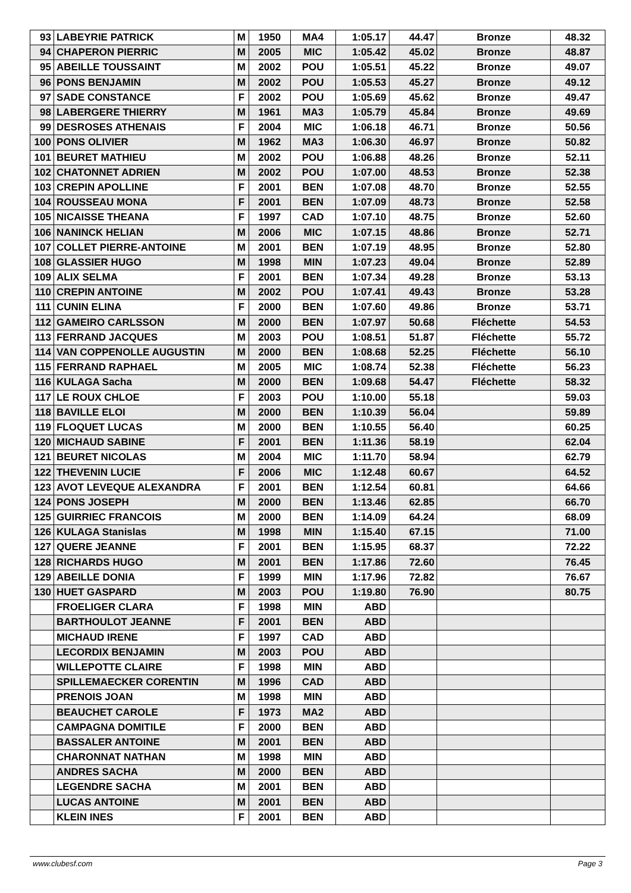| 93 | LABEYRIE PATRICK | M | 1950 | MA4 | 1:05.17 | 44.47 | Bronze | 48.32 |
| 94 | CHAPERON PIERRIC | M | 2005 | MIC | 1:05.42 | 45.02 | Bronze | 48.87 |
| 95 | ABEILLE TOUSSAINT | M | 2002 | POU | 1:05.51 | 45.22 | Bronze | 49.07 |
| 96 | PONS BENJAMIN | M | 2002 | POU | 1:05.53 | 45.27 | Bronze | 49.12 |
| 97 | SADE CONSTANCE | F | 2002 | POU | 1:05.69 | 45.62 | Bronze | 49.47 |
| 98 | LABERGERE THIERRY | M | 1961 | MA3 | 1:05.79 | 45.84 | Bronze | 49.69 |
| 99 | DESROSES ATHENAIS | F | 2004 | MIC | 1:06.18 | 46.71 | Bronze | 50.56 |
| 100 | PONS OLIVIER | M | 1962 | MA3 | 1:06.30 | 46.97 | Bronze | 50.82 |
| 101 | BEURET MATHIEU | M | 2002 | POU | 1:06.88 | 48.26 | Bronze | 52.11 |
| 102 | CHATONNET ADRIEN | M | 2002 | POU | 1:07.00 | 48.53 | Bronze | 52.38 |
| 103 | CREPIN APOLLINE | F | 2001 | BEN | 1:07.08 | 48.70 | Bronze | 52.55 |
| 104 | ROUSSEAU MONA | F | 2001 | BEN | 1:07.09 | 48.73 | Bronze | 52.58 |
| 105 | NICAISSE THEANA | F | 1997 | CAD | 1:07.10 | 48.75 | Bronze | 52.60 |
| 106 | NANINCK HELIAN | M | 2006 | MIC | 1:07.15 | 48.86 | Bronze | 52.71 |
| 107 | COLLET PIERRE-ANTOINE | M | 2001 | BEN | 1:07.19 | 48.95 | Bronze | 52.80 |
| 108 | GLASSIER HUGO | M | 1998 | MIN | 1:07.23 | 49.04 | Bronze | 52.89 |
| 109 | ALIX SELMA | F | 2001 | BEN | 1:07.34 | 49.28 | Bronze | 53.13 |
| 110 | CREPIN ANTOINE | M | 2002 | POU | 1:07.41 | 49.43 | Bronze | 53.28 |
| 111 | CUNIN ELINA | F | 2000 | BEN | 1:07.60 | 49.86 | Bronze | 53.71 |
| 112 | GAMEIRO CARLSSON | M | 2000 | BEN | 1:07.97 | 50.68 | Fléchette | 54.53 |
| 113 | FERRAND JACQUES | M | 2003 | POU | 1:08.51 | 51.87 | Fléchette | 55.72 |
| 114 | VAN COPPENOLLE AUGUSTIN | M | 2000 | BEN | 1:08.68 | 52.25 | Fléchette | 56.10 |
| 115 | FERRAND RAPHAEL | M | 2005 | MIC | 1:08.74 | 52.38 | Fléchette | 56.23 |
| 116 | KULAGA Sacha | M | 2000 | BEN | 1:09.68 | 54.47 | Fléchette | 58.32 |
| 117 | LE ROUX CHLOE | F | 2003 | POU | 1:10.00 | 55.18 | | 59.03 |
| 118 | BAVILLE ELOI | M | 2000 | BEN | 1:10.39 | 56.04 | | 59.89 |
| 119 | FLOQUET LUCAS | M | 2000 | BEN | 1:10.55 | 56.40 | | 60.25 |
| 120 | MICHAUD SABINE | F | 2001 | BEN | 1:11.36 | 58.19 | | 62.04 |
| 121 | BEURET NICOLAS | M | 2004 | MIC | 1:11.70 | 58.94 | | 62.79 |
| 122 | THEVENIN LUCIE | F | 2006 | MIC | 1:12.48 | 60.67 | | 64.52 |
| 123 | AVOT LEVEQUE ALEXANDRA | F | 2001 | BEN | 1:12.54 | 60.81 | | 64.66 |
| 124 | PONS JOSEPH | M | 2000 | BEN | 1:13.46 | 62.85 | | 66.70 |
| 125 | GUIRRIEC FRANCOIS | M | 2000 | BEN | 1:14.09 | 64.24 | | 68.09 |
| 126 | KULAGA Stanislas | M | 1998 | MIN | 1:15.40 | 67.15 | | 71.00 |
| 127 | QUERE JEANNE | F | 2001 | BEN | 1:15.95 | 68.37 | | 72.22 |
| 128 | RICHARDS HUGO | M | 2001 | BEN | 1:17.86 | 72.60 | | 76.45 |
| 129 | ABEILLE DONIA | F | 1999 | MIN | 1:17.96 | 72.82 | | 76.67 |
| 130 | HUET GASPARD | M | 2003 | POU | 1:19.80 | 76.90 | | 80.75 |
| | FROELIGER CLARA | F | 1998 | MIN | ABD | | | |
| | BARTHOULOT JEANNE | F | 2001 | BEN | ABD | | | |
| | MICHAUD IRENE | F | 1997 | CAD | ABD | | | |
| | LECORDIX BENJAMIN | M | 2003 | POU | ABD | | | |
| | WILLEPOTTE CLAIRE | F | 1998 | MIN | ABD | | | |
| | SPILLEMAECKER CORENTIN | M | 1996 | CAD | ABD | | | |
| | PRENOIS JOAN | M | 1998 | MIN | ABD | | | |
| | BEAUCHET CAROLE | F | 1973 | MA2 | ABD | | | |
| | CAMPAGNA DOMITILE | F | 2000 | BEN | ABD | | | |
| | BASSALER ANTOINE | M | 2001 | BEN | ABD | | | |
| | CHARONNAT NATHAN | M | 1998 | MIN | ABD | | | |
| | ANDRES SACHA | M | 2000 | BEN | ABD | | | |
| | LEGENDRE SACHA | M | 2001 | BEN | ABD | | | |
| | LUCAS ANTOINE | M | 2001 | BEN | ABD | | | |
| | KLEIN INES | F | 2001 | BEN | ABD | | | |
www.clubesf.com Page 3